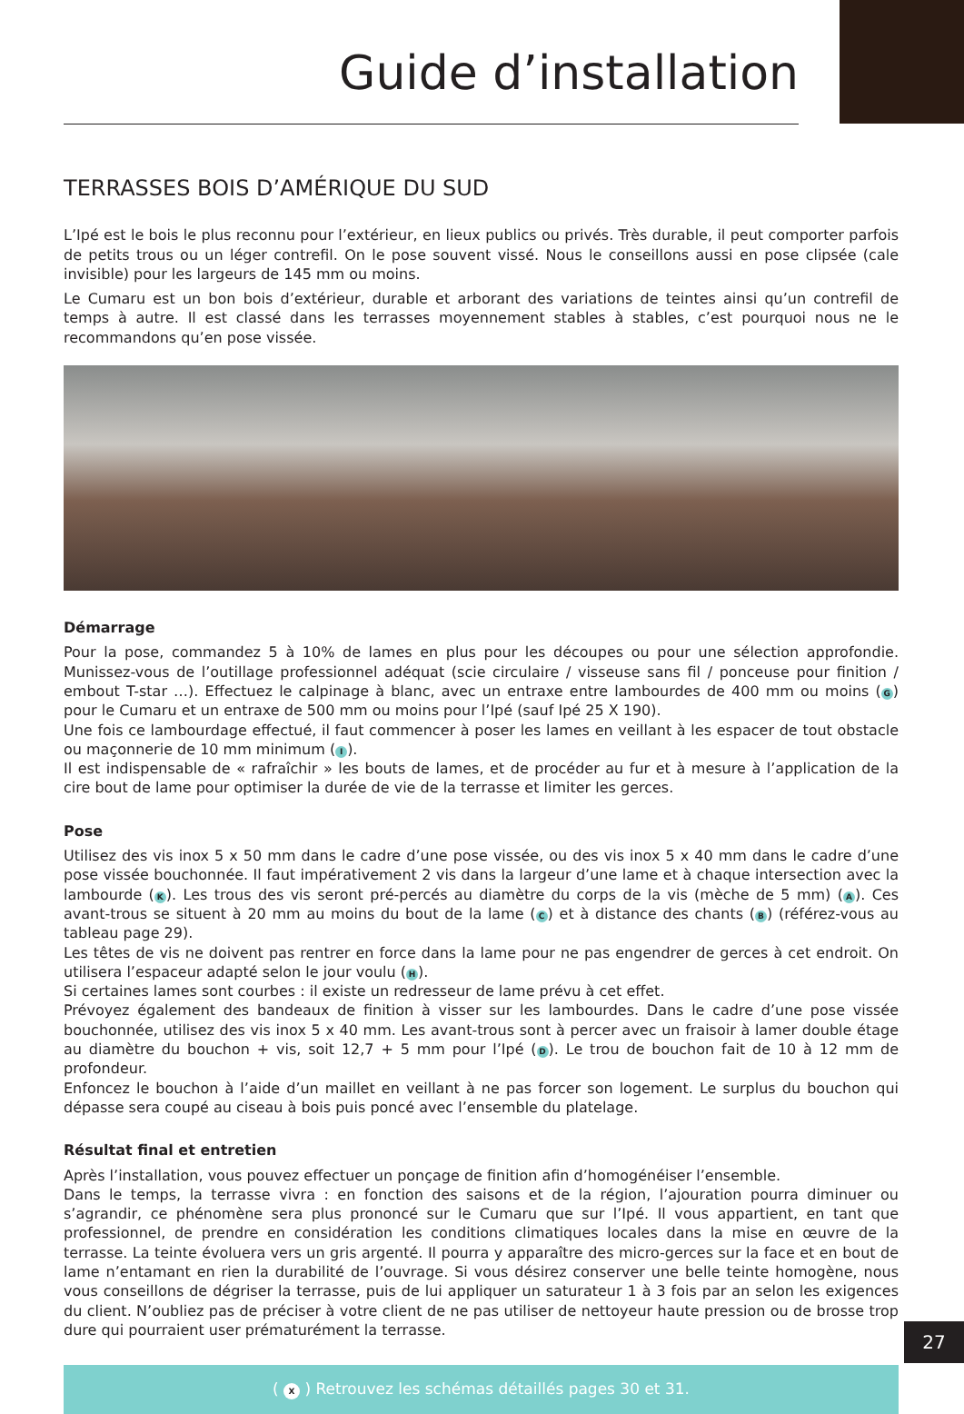Guide d’installation
TERRASSES BOIS D’AMÉRIQUE DU SUD
L’Ipé est le bois le plus reconnu pour l’extérieur, en lieux publics ou privés. Très durable, il peut comporter parfois de petits trous ou un léger contrefil. On le pose souvent vissé. Nous le conseillons aussi en pose clipsée (cale invisible) pour les largeurs de 145 mm ou moins.
Le Cumaru est un bon bois d’extérieur, durable et arborant des variations de teintes ainsi qu’un contrefil de temps à autre. Il est classé dans les terrasses moyennement stables à stables, c’est pourquoi nous ne le recommandons qu’en pose vissée.
Démarrage
Pour la pose, commandez 5 à 10% de lames en plus pour les découpes ou pour une sélection approfondie. Munissez-vous de l’outillage professionnel adéquat (scie circulaire / visseuse sans fil / ponceuse pour finition / embout T-star …). Effectuez le calpinage à blanc, avec un entraxe entre lambourdes de 400 mm ou moins (G) pour le Cumaru et un entraxe de 500 mm ou moins pour l’Ipé (sauf Ipé 25 X 190).
Une fois ce lambourdage effectué, il faut commencer à poser les lames en veillant à les espacer de tout obstacle ou maçonnerie de 10 mm minimum (I).
Il est indispensable de « rafraîchir » les bouts de lames, et de procéder au fur et à mesure à l’application de la cire bout de lame pour optimiser la durée de vie de la terrasse et limiter les gerces.
Pose
Utilisez des vis inox 5 x 50 mm dans le cadre d’une pose vissée, ou des vis inox 5 x 40 mm dans le cadre d’une pose vissée bouchonnée. Il faut impérativement 2 vis dans la largeur d’une lame et à chaque intersection avec la lambourde (K). Les trous des vis seront pré-percés au diamètre du corps de la vis (mèche de 5 mm) (A). Ces avant-trous se situent à 20 mm au moins du bout de la lame (C) et à distance des chants (B) (référez-vous au tableau page 29).
Les têtes de vis ne doivent pas rentrer en force dans la lame pour ne pas engendrer de gerces à cet endroit. On utilisera l’espaceur adapté selon le jour voulu (H).
Si certaines lames sont courbes : il existe un redresseur de lame prévu à cet effet.
Prévoyez également des bandeaux de finition à visser sur les lambourdes. Dans le cadre d’une pose vissée bouchonnée, utilisez des vis inox 5 x 40 mm. Les avant-trous sont à percer avec un fraisoir à lamer double étage au diamètre du bouchon + vis, soit 12,7 + 5 mm pour l’Ipé (D). Le trou de bouchon fait de 10 à 12 mm de profondeur.
Enfoncez le bouchon à l’aide d’un maillet en veillant à ne pas forcer son logement. Le surplus du bouchon qui dépasse sera coupé au ciseau à bois puis poncé avec l’ensemble du platelage.
Résultat final et entretien
Après l’installation, vous pouvez effectuer un ponçage de finition afin d’homogénéiser l’ensemble.
Dans le temps, la terrasse vivra : en fonction des saisons et de la région, l’ajouration pourra diminuer ou s’agrandir, ce phénomène sera plus prononcé sur le Cumaru que sur l’Ipé. Il vous appartient, en tant que professionnel, de prendre en considération les conditions climatiques locales dans la mise en œuvre de la terrasse. La teinte évoluera vers un gris argenté. Il pourra y apparaître des micro-gerces sur la face et en bout de lame n’entamant en rien la durabilité de l’ouvrage. Si vous désirez conserver une belle teinte homogène, nous vous conseillons de dégriser la terrasse, puis de lui appliquer un saturateur 1 à 3 fois par an selon les exigences du client. N’oubliez pas de préciser à votre client de ne pas utiliser de nettoyeur haute pression ou de brosse trop dure qui pourraient user prématurément la terrasse.
( X ) Retrouvez les schémas détaillés pages 30 et 31.
27